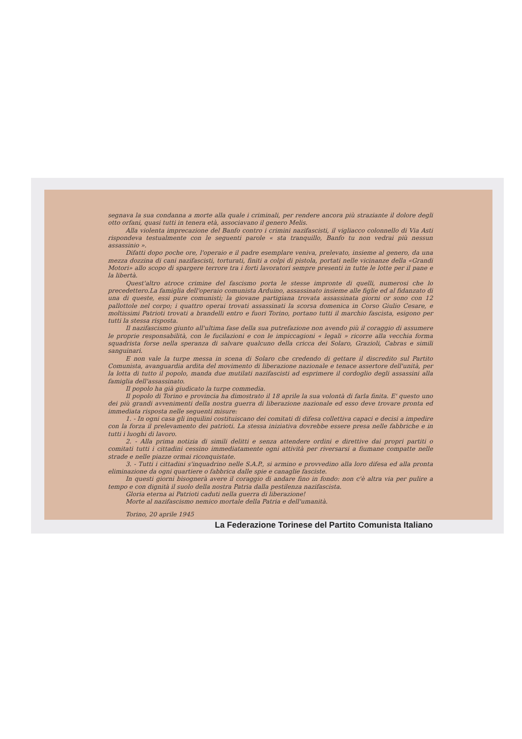segnava la sua condanna a morte alla quale i criminali, per rendere ancora più straziante il dolore degli otto orfani, quasi tutti in tenera età, associavano il genero Melis.
Alla violenta imprecazione del Banfo contro i crimini nazifascisti, il vigliacco colonnello di Via Asti rispondeva testualmente con le seguenti parole « sta tranquillo, Banfo tu non vedrai più nessun assassinio ».
Difatti dopo poche ore, l'operaio e il padre esemplare veniva, prelevato, insieme al genero, da una mezza dozzina di cani nazifascisti, torturati, finiti a colpi di pistola, portati nelle vicinanze della «Grandi Motori» allo scopo di spargere terrore tra i forti lavoratori sempre presenti in tutte le lotte per il pane e la libertà.
Quest'altro atroce crimine del fascismo porta le stesse impronte di quelli, numerosi che lo precedettero.La famiglia dell'operaio comunista Arduino, assassinato insieme alle figlie ed al fidanzato di una di queste, essi pure comunisti; la giovane partigiana trovata assassinata giorni or sono con 12 pallottole nel corpo; i quattro operai trovati assassinati la scorsa domenica in Corso Giulio Cesare, e moltissimi Patrioti trovati a brandelli entro e fuori Torino, portano tutti il marchio fascista, esigono per tutti la stessa risposta.
Il nazifascismo giunto all'ultima fase della sua putrefazione non avendo più il coraggio di assumere le proprie responsabilità, con le fucilazioni e con le impiccagioni « legali » ricorre alla vecchia forma squadrista forse nella speranza di salvare qualcuno della cricca dei Solaro, Grazioli, Cabras e simili sanguinari.
E non vale la turpe messa in scena di Solaro che credendo di gettare il discredito sul Partito Comunista, avanguardia ardita del movimento di liberazione nazionale e tenace assertore dell'unità, per la lotta di tutto il popolo, manda due mutilati nazifascisti ad esprimere il cordoglio degli assassini alla famiglia dell'assassinato.
Il popolo ha già giudicato la turpe commedia.
Il popolo di Torino e provincia ha dimostrato il 18 aprile la sua volontà di farla finita. E' questo uno dei più grandi avvenimenti della nostra guerra di liberazione nazionale ed esso deve trovare pronta ed immediata risposta nelle seguenti misure:
1. - In ogni casa gli inquilini costituiscano dei comitati di difesa collettiva capaci e decisi a impedire con la forza il prelevamento dei patrioti. La stessa iniziativa dovrebbe essere presa nelle fabbriche e in tutti i luoghi di lavoro.
2. - Alla prima notizia di simili delitti e senza attendere ordini e direttive dai propri partiti o comitati tutti i cittadini cessino immediatamente ogni attività per riversarsi a fiumane compatte nelle strade e nelle piazze ormai riconquistate.
3. - Tutti i cittadini s'inquadrino nelle S.A.P., si armino e provvedino alla loro difesa ed alla pronta eliminazione da ogni quartiere o fabbrica dalle spie e canaglie fasciste.
In questi giorni bisognerà avere il coraggio di andare fino in fondo: non c'è altra via per pulire a tempo e con dignità il suolo della nostra Patria dalla pestilenza nazifascista.
Gloria eterna ai Patrioti caduti nella guerra di liberazione!
Morte al nazifascismo nemico mortale della Patria e dell'umanità.
Torino, 20 aprile 1945
La Federazione Torinese del Partito Comunista Italiano